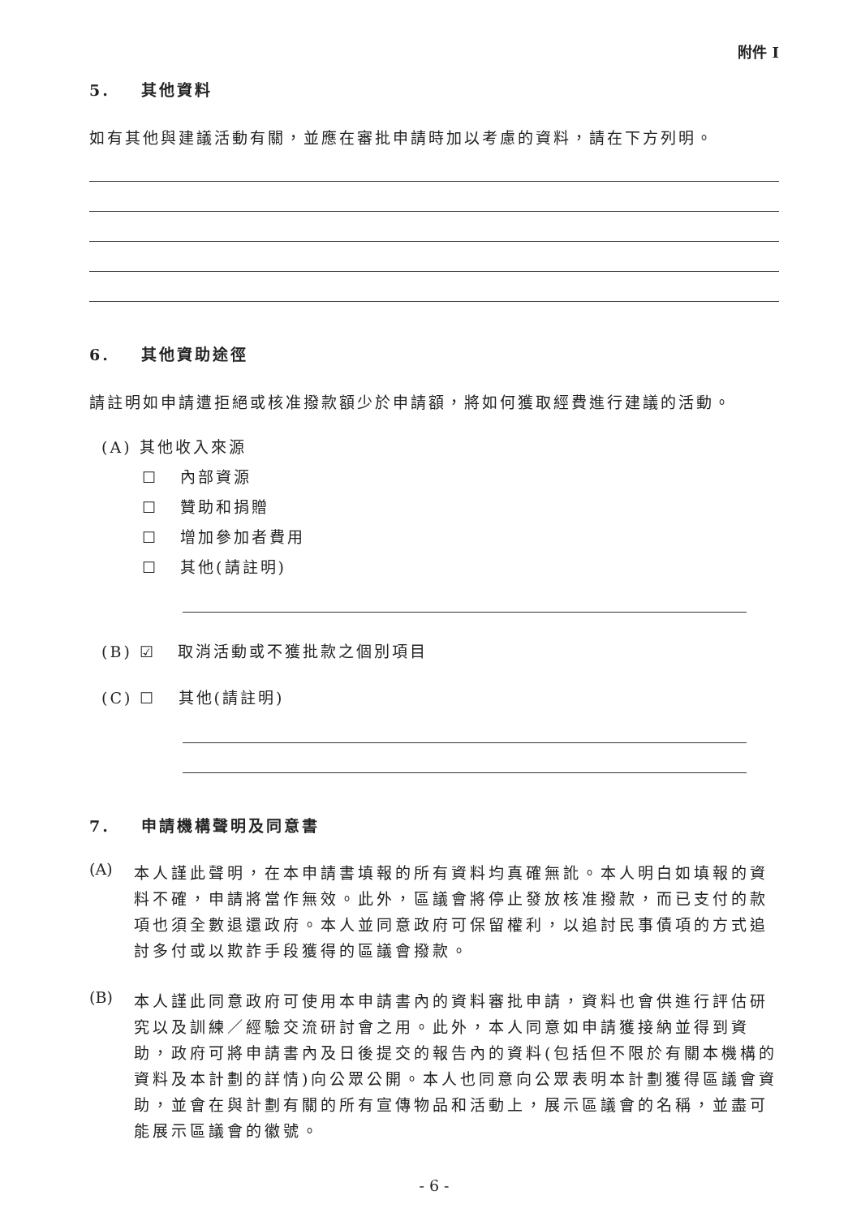附件 I
5. 其他資料
如有其他與建議活動有關，並應在審批申請時加以考慮的資料，請在下方列明。
6. 其他資助途徑
請註明如申請遭拒絕或核准撥款額少於申請額，將如何獲取經費進行建議的活動。
(A) 其他收入來源
☐ 內部資源
☐ 贊助和捐贈
☐ 增加參加者費用
☐ 其他(請註明)
(B) ☑ 取消活動或不獲批款之個別項目
(C) ☐ 其他(請註明)
7. 申請機構聲明及同意書
(A)
本人謹此聲明，在本申請書填報的所有資料均真確無訛。本人明白如填報的資料不確，申請將當作無效。此外，區議會將停止發放核准撥款，而已支付的款項也須全數退還政府。本人並同意政府可保留權利，以追討民事債項的方式追討多付或以欺詐手段獲得的區議會撥款。
(B)
本人謹此同意政府可使用本申請書內的資料審批申請，資料也會供進行評估研究以及訓練／經驗交流研討會之用。此外，本人同意如申請獲接納並得到資助，政府可將申請書內及日後提交的報告內的資料(包括但不限於有關本機構的資料及本計劃的詳情)向公眾公開。本人也同意向公眾表明本計劃獲得區議會資助，並會在與計劃有關的所有宣傳物品和活動上，展示區議會的名稱，並盡可能展示區議會的徽號。
- 6 -